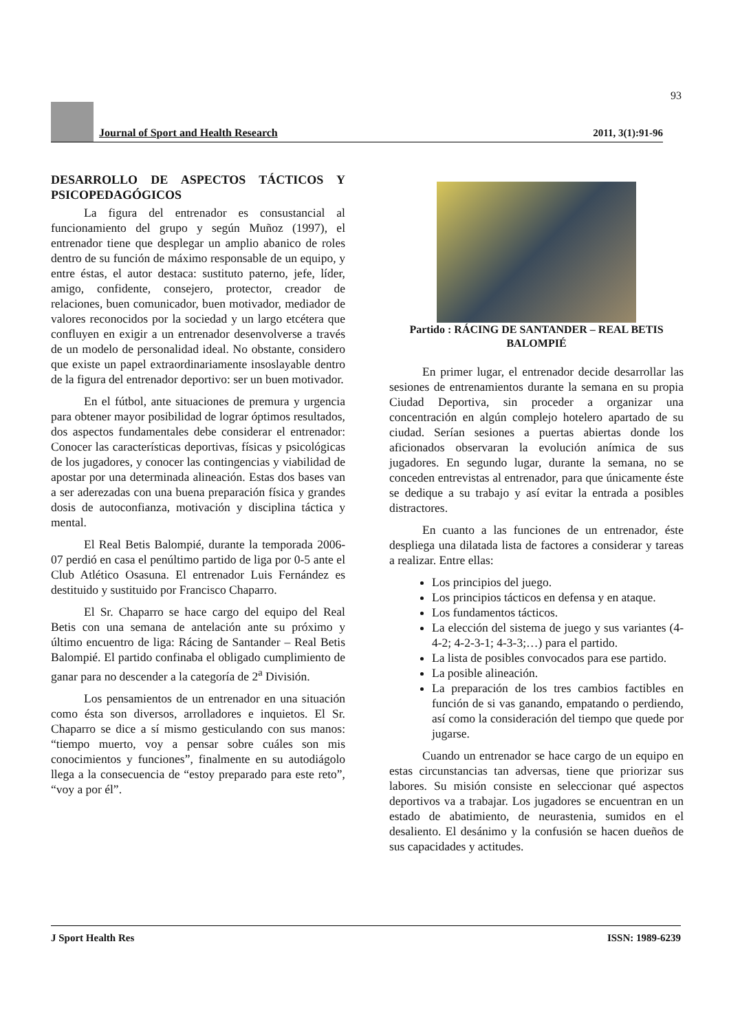93
Journal of Sport and Health Research
2011, 3(1):91-96
DESARROLLO DE ASPECTOS TÁCTICOS Y PSICOPEDAGÓGICOS
La figura del entrenador es consustancial al funcionamiento del grupo y según Muñoz (1997), el entrenador tiene que desplegar un amplio abanico de roles dentro de su función de máximo responsable de un equipo, y entre éstas, el autor destaca: sustituto paterno, jefe, líder, amigo, confidente, consejero, protector, creador de relaciones, buen comunicador, buen motivador, mediador de valores reconocidos por la sociedad y un largo etcétera que confluyen en exigir a un entrenador desenvolverse a través de un modelo de personalidad ideal. No obstante, considero que existe un papel extraordinariamente insoslayable dentro de la figura del entrenador deportivo: ser un buen motivador.
En el fútbol, ante situaciones de premura y urgencia para obtener mayor posibilidad de lograr óptimos resultados, dos aspectos fundamentales debe considerar el entrenador: Conocer las características deportivas, físicas y psicológicas de los jugadores, y conocer las contingencias y viabilidad de apostar por una determinada alineación. Estas dos bases van a ser aderezadas con una buena preparación física y grandes dosis de autoconfianza, motivación y disciplina táctica y mental.
El Real Betis Balompié, durante la temporada 2006-07 perdió en casa el penúltimo partido de liga por 0-5 ante el Club Atlético Osasuna. El entrenador Luis Fernández es destituido y sustituido por Francisco Chaparro.
El Sr. Chaparro se hace cargo del equipo del Real Betis con una semana de antelación ante su próximo y último encuentro de liga: Rácing de Santander – Real Betis Balompié. El partido confinaba el obligado cumplimiento de ganar para no descender a la categoría de 2<sup>a</sup> División.
Los pensamientos de un entrenador en una situación como ésta son diversos, arrolladores e inquietos. El Sr. Chaparro se dice a sí mismo gesticulando con sus manos: “tiempo muerto, voy a pensar sobre cuáles son mis conocimientos y funciones”, finalmente en su autodiágolo llega a la consecuencia de “estoy preparado para este reto”, “voy a por él”.
Partido : RÁCING DE SANTANDER – REAL BETIS BALOMPIÉ
En primer lugar, el entrenador decide desarrollar las sesiones de entrenamientos durante la semana en su propia Ciudad Deportiva, sin proceder a organizar una concentración en algún complejo hotelero apartado de su ciudad. Serían sesiones a puertas abiertas donde los aficionados observaran la evolución anímica de sus jugadores. En segundo lugar, durante la semana, no se conceden entrevistas al entrenador, para que únicamente éste se dedique a su trabajo y así evitar la entrada a posibles distractores.
En cuanto a las funciones de un entrenador, éste despliega una dilatada lista de factores a considerar y tareas a realizar. Entre ellas:
Los principios del juego.
Los principios tácticos en defensa y en ataque.
Los fundamentos tácticos.
La elección del sistema de juego y sus variantes (4-4-2; 4-2-3-1; 4-3-3;…) para el partido.
La lista de posibles convocados para ese partido.
La posible alineación.
La preparación de los tres cambios factibles en función de si vas ganando, empatando o perdiendo, así como la consideración del tiempo que quede por jugarse.
Cuando un entrenador se hace cargo de un equipo en estas circunstancias tan adversas, tiene que priorizar sus labores. Su misión consiste en seleccionar qué aspectos deportivos va a trabajar. Los jugadores se encuentran en un estado de abatimiento, de neurastenia, sumidos en el desaliento. El desánimo y la confusión se hacen dueños de sus capacidades y actitudes.
J Sport Health Res ISSN: 1989-6239